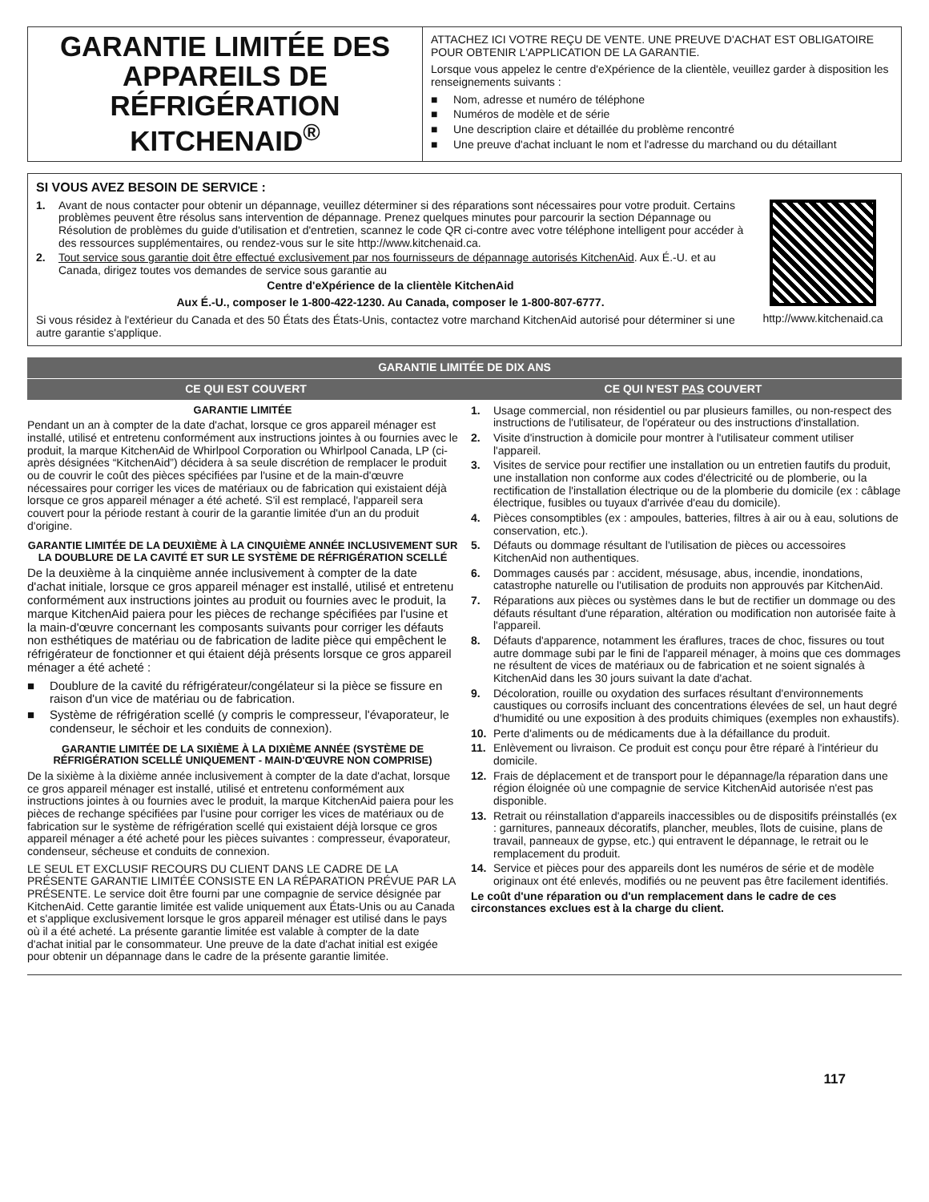GARANTIE LIMITÉE DES APPAREILS DE RÉFRIGÉRATION KITCHENAID<sup>®</sup>
ATTACHEZ ICI VOTRE REÇU DE VENTE. UNE PREUVE D'ACHAT EST OBLIGATOIRE POUR OBTENIR L'APPLICATION DE LA GARANTIE.
Lorsque vous appelez le centre d'eXpérience de la clientèle, veuillez garder à disposition les renseignements suivants :
■ Nom, adresse et numéro de téléphone
■ Numéros de modèle et de série
■ Une description claire et détaillée du problème rencontré
■ Une preuve d'achat incluant le nom et l'adresse du marchand ou du détaillant
SI VOUS AVEZ BESOIN DE SERVICE :
http://www.kitchenaid.ca
1. Avant de nous contacter pour obtenir un dépannage, veuillez déterminer si des réparations sont nécessaires pour votre produit. Certains problèmes peuvent être résolus sans intervention de dépannage. Prenez quelques minutes pour parcourir la section Dépannage ou Résolution de problèmes du guide d'utilisation et d'entretien, scannez le code QR ci-contre avec votre téléphone intelligent pour accéder à des ressources supplémentaires, ou rendez-vous sur le site http://www.kitchenaid.ca.
2. Tout service sous garantie doit être effectué exclusivement par nos fournisseurs de dépannage autorisés KitchenAid. Aux É.-U. et au Canada, dirigez toutes vos demandes de service sous garantie au
Centre d'eXpérience de la clientèle KitchenAid
Aux É.-U., composer le 1-800-422-1230. Au Canada, composer le 1-800-807-6777.
Si vous résidez à l'extérieur du Canada et des 50 États des États-Unis, contactez votre marchand KitchenAid autorisé pour déterminer si une autre garantie s'applique.
GARANTIE LIMITÉE DE DIX ANS
CE QUI EST COUVERT CE QUI N'EST PAS COUVERT
GARANTIE LIMITÉE
Pendant un an à compter de la date d'achat, lorsque ce gros appareil ménager est installé, utilisé et entretenu conformément aux instructions jointes à ou fournies avec le produit, la marque KitchenAid de Whirlpool Corporation ou Whirlpool Canada, LP (ci-après désignées “KitchenAid”) décidera à sa seule discrétion de remplacer le produit ou de couvrir le coût des pièces spécifiées par l'usine et de la main-d'œuvre nécessaires pour corriger les vices de matériaux ou de fabrication qui existaient déjà lorsque ce gros appareil ménager a été acheté. S'il est remplacé, l'appareil sera couvert pour la période restant à courir de la garantie limitée d'un an du produit d'origine.
GARANTIE LIMITÉE DE LA DEUXIÈME À LA CINQUIÈME ANNÉE INCLUSIVEMENT SUR LA DOUBLURE DE LA CAVITÉ ET SUR LE SYSTÈME DE RÉFRIGÉRATION SCELLÉ
De la deuxième à la cinquième année inclusivement à compter de la date d'achat initiale, lorsque ce gros appareil ménager est installé, utilisé et entretenu conformément aux instructions jointes au produit ou fournies avec le produit, la marque KitchenAid paiera pour les pièces de rechange spécifiées par l'usine et la main-d'œuvre concernant les composants suivants pour corriger les défauts non esthétiques de matériau ou de fabrication de ladite pièce qui empêchent le réfrigérateur de fonctionner et qui étaient déjà présents lorsque ce gros appareil ménager a été acheté :
■ Doublure de la cavité du réfrigérateur/congélateur si la pièce se fissure en raison d'un vice de matériau ou de fabrication.
■ Système de réfrigération scellé (y compris le compresseur, l'évaporateur, le condenseur, le séchoir et les conduits de connexion).
GARANTIE LIMITÉE DE LA SIXIÈME À LA DIXIÈME ANNÉE (SYSTÈME DE RÉFRIGÉRATION SCELLÉ UNIQUEMENT - MAIN-D'ŒUVRE NON COMPRISE)
De la sixième à la dixième année inclusivement à compter de la date d'achat, lorsque ce gros appareil ménager est installé, utilisé et entretenu conformément aux instructions jointes à ou fournies avec le produit, la marque KitchenAid paiera pour les pièces de rechange spécifiées par l'usine pour corriger les vices de matériaux ou de fabrication sur le système de réfrigération scellé qui existaient déjà lorsque ce gros appareil ménager a été acheté pour les pièces suivantes : compresseur, évaporateur, condenseur, sécheuse et conduits de connexion.
LE SEUL ET EXCLUSIF RECOURS DU CLIENT DANS LE CADRE DE LA PRÉSENTE GARANTIE LIMITÉE CONSISTE EN LA RÉPARATION PRÉVUE PAR LA PRÉSENTE. Le service doit être fourni par une compagnie de service désignée par KitchenAid. Cette garantie limitée est valide uniquement aux États-Unis ou au Canada et s'applique exclusivement lorsque le gros appareil ménager est utilisé dans le pays où il a été acheté. La présente garantie limitée est valable à compter de la date d'achat initial par le consommateur. Une preuve de la date d'achat initial est exigée pour obtenir un dépannage dans le cadre de la présente garantie limitée.
1. Usage commercial, non résidentiel ou par plusieurs familles, ou non-respect des instructions de l'utilisateur, de l'opérateur ou des instructions d'installation.
2. Visite d'instruction à domicile pour montrer à l'utilisateur comment utiliser l'appareil.
3. Visites de service pour rectifier une installation ou un entretien fautifs du produit, une installation non conforme aux codes d'électricité ou de plomberie, ou la rectification de l'installation électrique ou de la plomberie du domicile (ex : câblage électrique, fusibles ou tuyaux d'arrivée d'eau du domicile).
4. Pièces consomptibles (ex : ampoules, batteries, filtres à air ou à eau, solutions de conservation, etc.).
5. Défauts ou dommage résultant de l'utilisation de pièces ou accessoires KitchenAid non authentiques.
6. Dommages causés par : accident, mésusage, abus, incendie, inondations, catastrophe naturelle ou l'utilisation de produits non approuvés par KitchenAid.
7. Réparations aux pièces ou systèmes dans le but de rectifier un dommage ou des défauts résultant d'une réparation, altération ou modification non autorisée faite à l'appareil.
8. Défauts d'apparence, notamment les éraflures, traces de choc, fissures ou tout autre dommage subi par le fini de l'appareil ménager, à moins que ces dommages ne résultent de vices de matériaux ou de fabrication et ne soient signalés à KitchenAid dans les 30 jours suivant la date d'achat.
9. Décoloration, rouille ou oxydation des surfaces résultant d'environnements caustiques ou corrosifs incluant des concentrations élevées de sel, un haut degré d'humidité ou une exposition à des produits chimiques (exemples non exhaustifs).
10. Perte d'aliments ou de médicaments due à la défaillance du produit.
11. Enlèvement ou livraison. Ce produit est conçu pour être réparé à l'intérieur du domicile.
12. Frais de déplacement et de transport pour le dépannage/la réparation dans une région éloignée où une compagnie de service KitchenAid autorisée n'est pas disponible.
13. Retrait ou réinstallation d'appareils inaccessibles ou de dispositifs préinstallés (ex : garnitures, panneaux décoratifs, plancher, meubles, îlots de cuisine, plans de travail, panneaux de gypse, etc.) qui entravent le dépannage, le retrait ou le remplacement du produit.
14. Service et pièces pour des appareils dont les numéros de série et de modèle originaux ont été enlevés, modifiés ou ne peuvent pas être facilement identifiés.
Le coût d'une réparation ou d'un remplacement dans le cadre de ces circonstances exclues est à la charge du client.
117